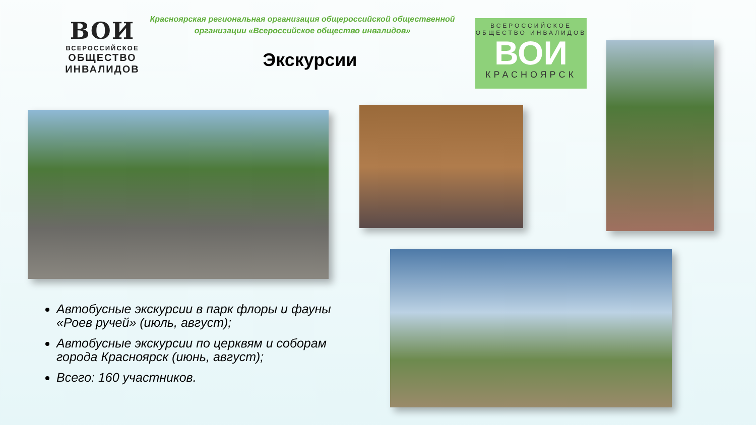ВОИ
ВСЕРОССИЙСКОЕ
ОБЩЕСТВО
ИНВАЛИДОВ
Красноярская региональная организация общероссийской общественной организации «Всероссийское общество инвалидов»
Экскурсии
ВСЕРОССИЙСКОЕ
ОБЩЕСТВО ИНВАЛИДОВ
ВОИ
КРАСНОЯРСК
Автобусные экскурсии в парк флоры и фауны «Роев ручей» (июль, август);
Автобусные экскурсии по церквям и соборам города Красноярск (июнь, август);
Всего: 160 участников.